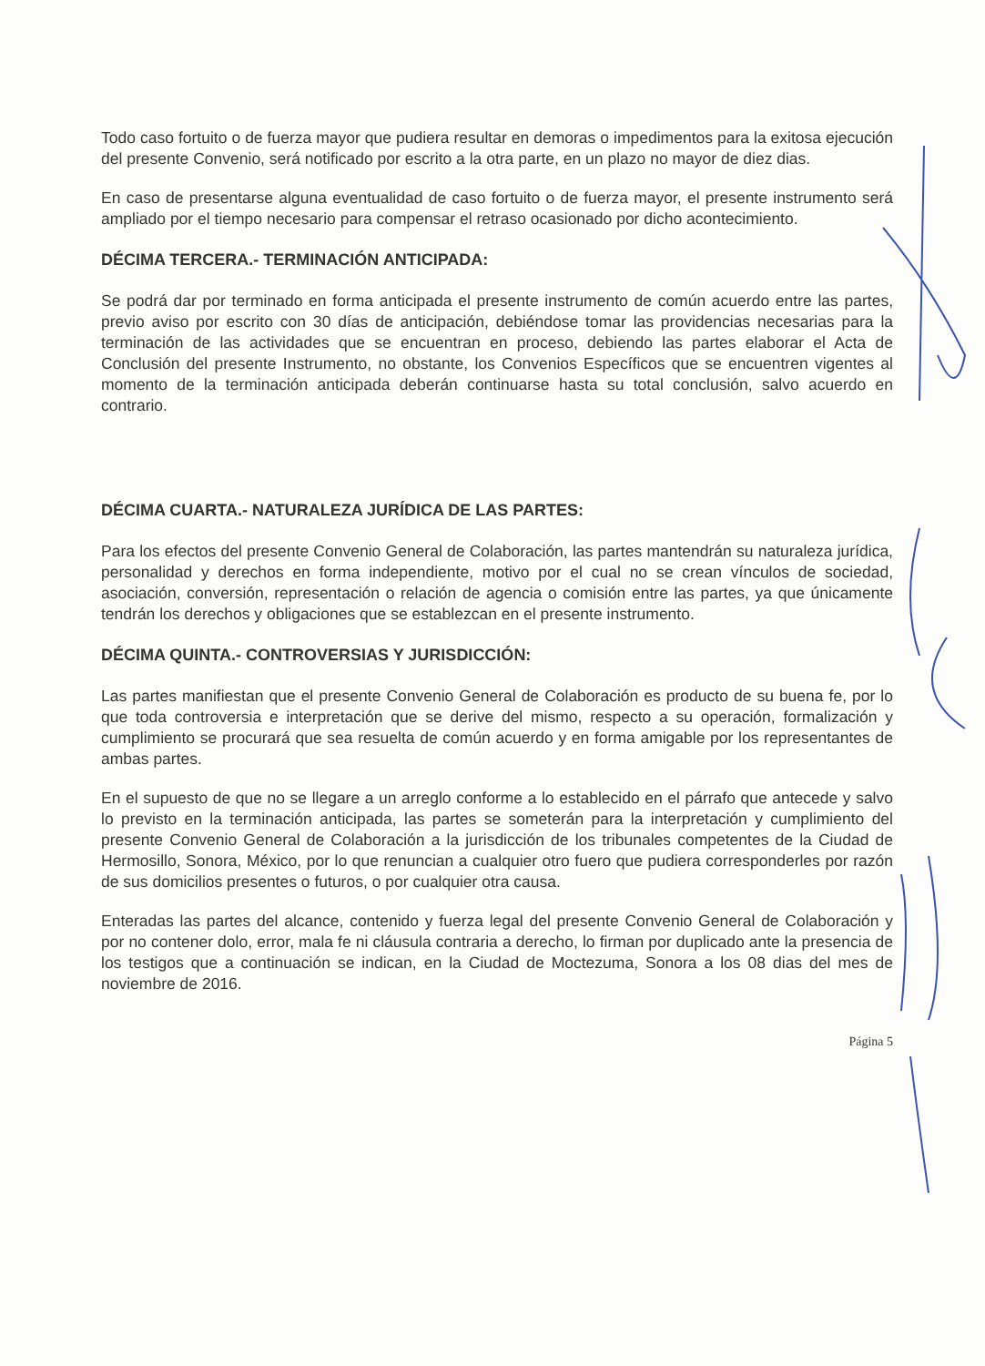Todo caso fortuito o de fuerza mayor que pudiera resultar en demoras o impedimentos para la exitosa ejecución del presente Convenio, será notificado por escrito a la otra parte, en un plazo no mayor de diez dias.
En caso de presentarse alguna eventualidad de caso fortuito o de fuerza mayor, el presente instrumento será ampliado por el tiempo necesario para compensar el retraso ocasionado por dicho acontecimiento.
DÉCIMA TERCERA.- TERMINACIÓN ANTICIPADA:
Se podrá dar por terminado en forma anticipada el presente instrumento de común acuerdo entre las partes, previo aviso por escrito con 30 días de anticipación, debiéndose tomar las providencias necesarias para la terminación de las actividades que se encuentran en proceso, debiendo las partes elaborar el Acta de Conclusión del presente Instrumento, no obstante, los Convenios Específicos que se encuentren vigentes al momento de la terminación anticipada deberán continuarse hasta su total conclusión, salvo acuerdo en contrario.
DÉCIMA CUARTA.- NATURALEZA JURÍDICA DE LAS PARTES:
Para los efectos del presente Convenio General de Colaboración, las partes mantendrán su naturaleza jurídica, personalidad y derechos en forma independiente, motivo por el cual no se crean vínculos de sociedad, asociación, conversión, representación o relación de agencia o comisión entre las partes, ya que únicamente tendrán los derechos y obligaciones que se establezcan en el presente instrumento.
DÉCIMA QUINTA.- CONTROVERSIAS Y JURISDICCIÓN:
Las partes manifiestan que el presente Convenio General de Colaboración es producto de su buena fe, por lo que toda controversia e interpretación que se derive del mismo, respecto a su operación, formalización y cumplimiento se procurará que sea resuelta de común acuerdo y en forma amigable por los representantes de ambas partes.
En el supuesto de que no se llegare a un arreglo conforme a lo establecido en el párrafo que antecede y salvo lo previsto en la terminación anticipada, las partes se someterán para la interpretación y cumplimiento del presente Convenio General de Colaboración a la jurisdicción de los tribunales competentes de la Ciudad de Hermosillo, Sonora, México, por lo que renuncian a cualquier otro fuero que pudiera corresponderles por razón de sus domicilios presentes o futuros, o por cualquier otra causa.
Enteradas las partes del alcance, contenido y fuerza legal del presente Convenio General de Colaboración y por no contener dolo, error, mala fe ni cláusula contraria a derecho, lo firman por duplicado ante la presencia de los testigos que a continuación se indican, en la Ciudad de Moctezuma, Sonora a los 08 dias del mes de noviembre de 2016.
Página 5